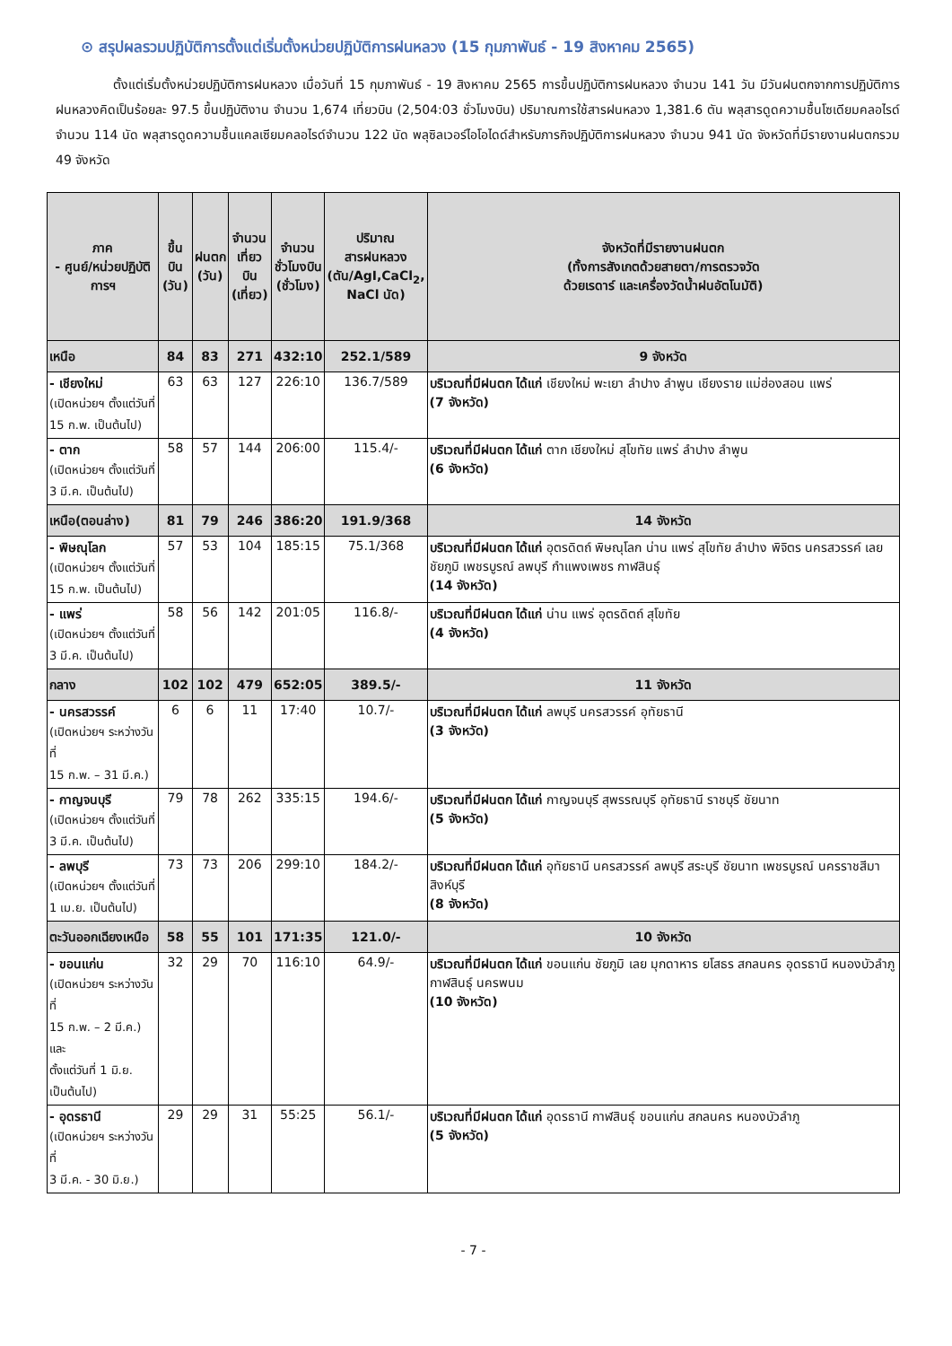⊙ สรุปผลรวมปฏิบัติการตั้งแต่เริ่มตั้งหน่วยปฏิบัติการฝนหลวง (15 กุมภาพันธ์ - 19 สิงหาคม 2565)
ตั้งแต่เริ่มตั้งหน่วยปฏิบัติการฝนหลวง เมื่อวันที่ 15 กุมภาพันธ์ - 19 สิงหาคม 2565 การขึ้นปฏิบัติการฝนหลวง จำนวน 141 วัน มีวันฝนตกจากการปฏิบัติการฝนหลวงคิดเป็นร้อยละ 97.5 ขึ้นปฏิบัติงาน จำนวน 1,674 เที่ยวบิน (2,504:03 ชั่วโมงบิน) ปริมาณการใช้สารฝนหลวง 1,381.6 ตัน พลุสารดูดความชื้นโซเดียมคลอไรด์ จำนวน 114 นัด พลุสารดูดความชื้นแคลเซียมคลอไรด์จำนวน 122 นัด พลุซิลเวอร์ไอโอไดด์สำหรับภารกิจปฏิบัติการฝนหลวง จำนวน 941 นัด จังหวัดที่มีรายงานฝนตกรวม 49 จังหวัด
| ภาค - ศูนย์/หน่วยปฏิบัติการฯ | ขึ้นบิน (วัน) | ฝนตก (วัน) | จำนวน เที่ยวบิน (เที่ยว) | จำนวน ชั่วโมงบิน (ชั่วโมง) | ปริมาณ สารฝนหลวง (ตัน/AgI,CaCl<sub>2</sub>, NaCl นัด) | จังหวัดที่มีรายงานฝนตก (ทั้งการสังเกตด้วยสายตา/การตรวจวัด ด้วยเรดาร์ และเครื่องวัดน้ำฝนอัตโนมัติ) |
| --- | --- | --- | --- | --- | --- | --- |
| เหนือ | 84 | 83 | 271 | 432:10 | 252.1/589 | 9 จังหวัด |
| - เชียงใหม่ (เปิดหน่วยฯ ตั้งแต่วันที่ 15 ก.พ. เป็นต้นไป) | 63 | 63 | 127 | 226:10 | 136.7/589 | บริเวณที่มีฝนตก ได้แก่ เชียงใหม่ พะเยา ลำปาง ลำพูน เชียงราย แม่ฮ่องสอน แพร่ (7 จังหวัด) |
| - ตาก (เปิดหน่วยฯ ตั้งแต่วันที่ 3 มี.ค. เป็นต้นไป) | 58 | 57 | 144 | 206:00 | 115.4/- | บริเวณที่มีฝนตก ได้แก่ ตาก เชียงใหม่ สุโขทัย แพร่ ลำปาง ลำพูน (6 จังหวัด) |
| เหนือ(ตอนล่าง) | 81 | 79 | 246 | 386:20 | 191.9/368 | 14 จังหวัด |
| - พิษณุโลก (เปิดหน่วยฯ ตั้งแต่วันที่ 15 ก.พ. เป็นต้นไป) | 57 | 53 | 104 | 185:15 | 75.1/368 | บริเวณที่มีฝนตก ได้แก่ อุตรดิตถ์ พิษณุโลก น่าน แพร่ สุโขทัย ลำปาง พิจิตร นครสวรรค์ เลย ชัยภูมิ เพชรบูรณ์ ลพบุรี กำแพงเพชร กาฬสินธุ์ (14 จังหวัด) |
| - แพร่ (เปิดหน่วยฯ ตั้งแต่วันที่ 3 มี.ค. เป็นต้นไป) | 58 | 56 | 142 | 201:05 | 116.8/- | บริเวณที่มีฝนตก ได้แก่ น่าน แพร่ อุตรดิตถ์ สุโขทัย (4 จังหวัด) |
| กลาง | 102 | 102 | 479 | 652:05 | 389.5/- | 11 จังหวัด |
| - นครสวรรค์ (เปิดหน่วยฯ ระหว่างวันที่ 15 ก.พ. – 31 มี.ค.) | 6 | 6 | 11 | 17:40 | 10.7/- | บริเวณที่มีฝนตก ได้แก่ ลพบุรี นครสวรรค์ อุทัยธานี (3 จังหวัด) |
| - กาญจนบุรี (เปิดหน่วยฯ ตั้งแต่วันที่ 3 มี.ค. เป็นต้นไป) | 79 | 78 | 262 | 335:15 | 194.6/- | บริเวณที่มีฝนตก ได้แก่ กาญจนบุรี สุพรรณบุรี อุทัยธานี ราชบุรี ชัยนาท (5 จังหวัด) |
| - ลพบุรี (เปิดหน่วยฯ ตั้งแต่วันที่ 1 เม.ย. เป็นต้นไป) | 73 | 73 | 206 | 299:10 | 184.2/- | บริเวณที่มีฝนตก ได้แก่ อุทัยธานี นครสวรรค์ ลพบุรี สระบุรี ชัยนาท เพชรบูรณ์ นครราชสีมา สิงห์บุรี (8 จังหวัด) |
| ตะวันออกเฉียงเหนือ | 58 | 55 | 101 | 171:35 | 121.0/- | 10 จังหวัด |
| - ขอนแก่น (เปิดหน่วยฯ ระหว่างวันที่ 15 ก.พ. – 2 มี.ค.) และ ตั้งแต่วันที่ 1 มิ.ย. เป็นต้นไป) | 32 | 29 | 70 | 116:10 | 64.9/- | บริเวณที่มีฝนตก ได้แก่ ขอนแก่น ชัยภูมิ เลย มุกดาหาร ยโสธร สกลนคร อุดรธานี หนองบัวลำภู กาฬสินธุ์ นครพนม (10 จังหวัด) |
| - อุดรธานี (เปิดหน่วยฯ ระหว่างวันที่ 3 มี.ค. - 30 มิ.ย.) | 29 | 29 | 31 | 55:25 | 56.1/- | บริเวณที่มีฝนตก ได้แก่ อุดรธานี กาฬสินธุ์ ขอนแก่น สกลนคร หนองบัวลำภู (5 จังหวัด) |
- 7 -